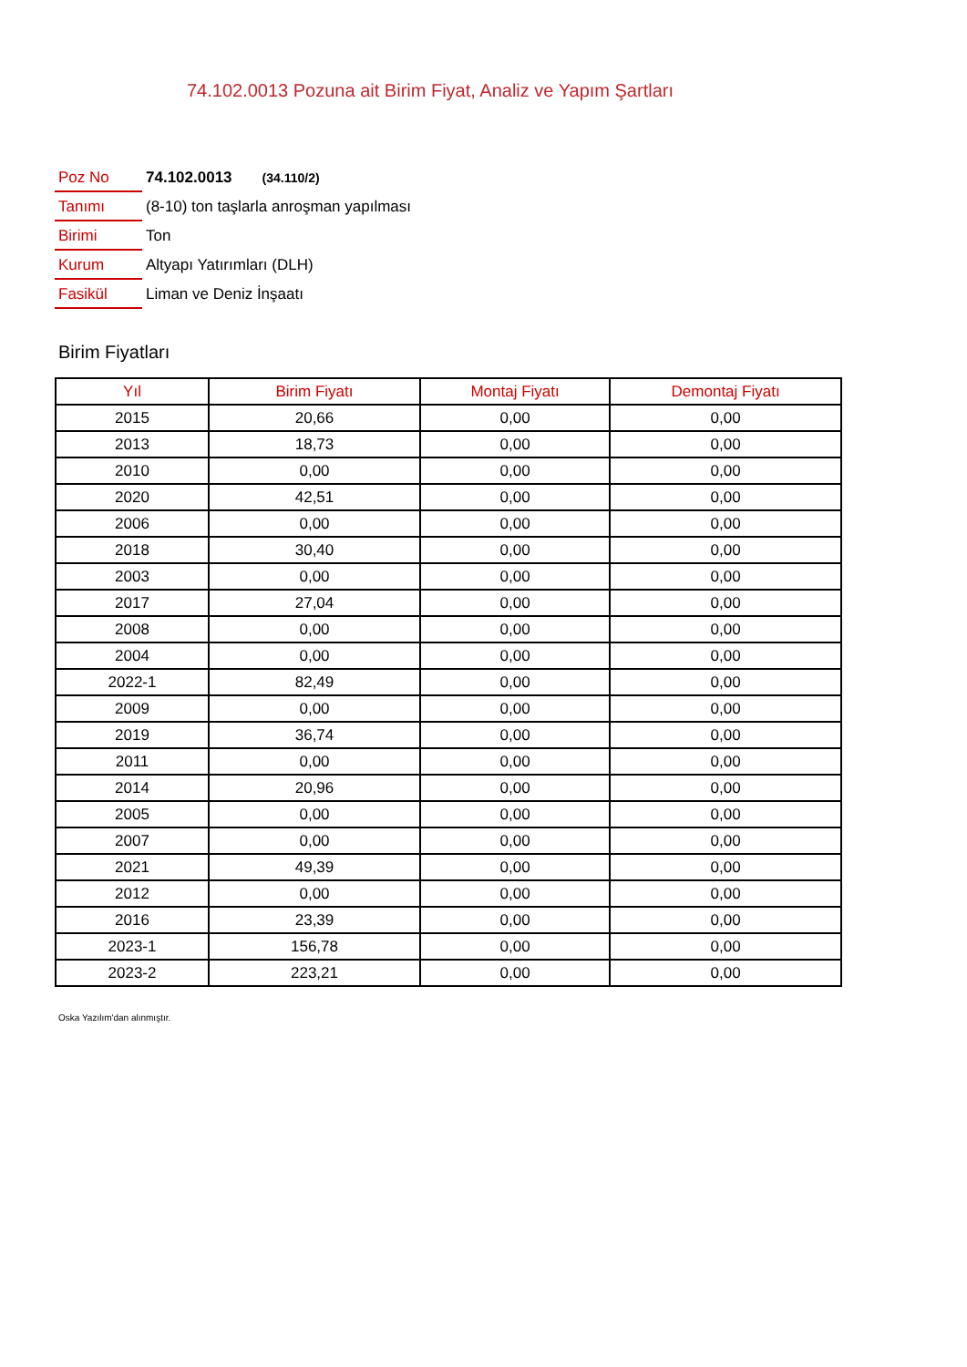74.102.0013 Pozuna ait Birim Fiyat, Analiz ve Yapım Şartları
| Poz No | 74.102.0013 (34.110/2) |
| Tanımı | (8-10) ton taşlarla anroşman yapılması |
| Birimi | Ton |
| Kurum | Altyapı Yatırımları (DLH) |
| Fasikül | Liman ve Deniz İnşaatı |
Birim Fiyatları
| Yıl | Birim Fiyatı | Montaj Fiyatı | Demontaj Fiyatı |
| --- | --- | --- | --- |
| 2015 | 20,66 | 0,00 | 0,00 |
| 2013 | 18,73 | 0,00 | 0,00 |
| 2010 | 0,00 | 0,00 | 0,00 |
| 2020 | 42,51 | 0,00 | 0,00 |
| 2006 | 0,00 | 0,00 | 0,00 |
| 2018 | 30,40 | 0,00 | 0,00 |
| 2003 | 0,00 | 0,00 | 0,00 |
| 2017 | 27,04 | 0,00 | 0,00 |
| 2008 | 0,00 | 0,00 | 0,00 |
| 2004 | 0,00 | 0,00 | 0,00 |
| 2022-1 | 82,49 | 0,00 | 0,00 |
| 2009 | 0,00 | 0,00 | 0,00 |
| 2019 | 36,74 | 0,00 | 0,00 |
| 2011 | 0,00 | 0,00 | 0,00 |
| 2014 | 20,96 | 0,00 | 0,00 |
| 2005 | 0,00 | 0,00 | 0,00 |
| 2007 | 0,00 | 0,00 | 0,00 |
| 2021 | 49,39 | 0,00 | 0,00 |
| 2012 | 0,00 | 0,00 | 0,00 |
| 2016 | 23,39 | 0,00 | 0,00 |
| 2023-1 | 156,78 | 0,00 | 0,00 |
| 2023-2 | 223,21 | 0,00 | 0,00 |
Oska Yazılım'dan alınmıştır.